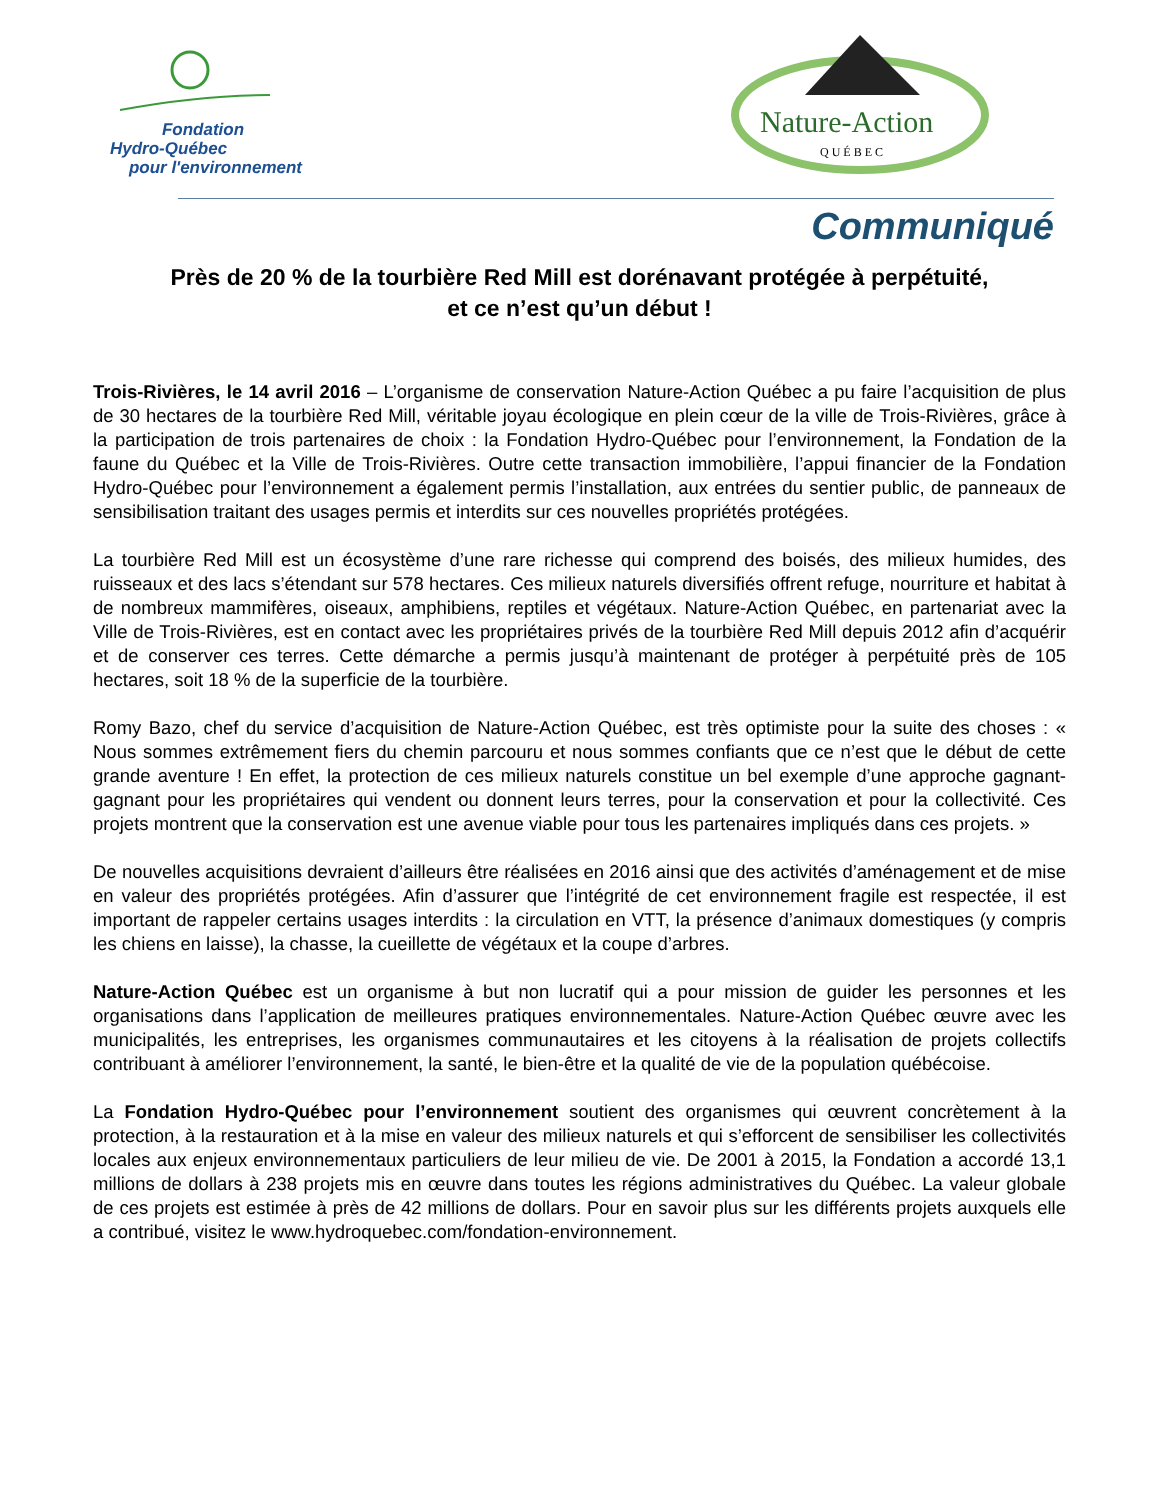Fondation
Hydro-Québec
pour l'environnement
Nature-Action
QUÉBEC
Communiqué
Près de 20 % de la tourbière Red Mill est dorénavant protégée à perpétuité,
et ce n’est qu’un début !
Trois-Rivières, le 14 avril 2016 – L’organisme de conservation Nature-Action Québec a pu faire l’acquisition de plus de 30 hectares de la tourbière Red Mill, véritable joyau écologique en plein cœur de la ville de Trois-Rivières, grâce à la participation de trois partenaires de choix : la Fondation Hydro-Québec pour l’environnement, la Fondation de la faune du Québec et la Ville de Trois-Rivières. Outre cette transaction immobilière, l’appui financier de la Fondation Hydro-Québec pour l’environnement a également permis l’installation, aux entrées du sentier public, de panneaux de sensibilisation traitant des usages permis et interdits sur ces nouvelles propriétés protégées.
La tourbière Red Mill est un écosystème d’une rare richesse qui comprend des boisés, des milieux humides, des ruisseaux et des lacs s’étendant sur 578 hectares. Ces milieux naturels diversifiés offrent refuge, nourriture et habitat à de nombreux mammifères, oiseaux, amphibiens, reptiles et végétaux. Nature-Action Québec, en partenariat avec la Ville de Trois-Rivières, est en contact avec les propriétaires privés de la tourbière Red Mill depuis 2012 afin d’acquérir et de conserver ces terres. Cette démarche a permis jusqu’à maintenant de protéger à perpétuité près de 105 hectares, soit 18 % de la superficie de la tourbière.
Romy Bazo, chef du service d’acquisition de Nature-Action Québec, est très optimiste pour la suite des choses : « Nous sommes extrêmement fiers du chemin parcouru et nous sommes confiants que ce n’est que le début de cette grande aventure ! En effet, la protection de ces milieux naturels constitue un bel exemple d’une approche gagnant-gagnant pour les propriétaires qui vendent ou donnent leurs terres, pour la conservation et pour la collectivité. Ces projets montrent que la conservation est une avenue viable pour tous les partenaires impliqués dans ces projets. »
De nouvelles acquisitions devraient d’ailleurs être réalisées en 2016 ainsi que des activités d’aménagement et de mise en valeur des propriétés protégées. Afin d’assurer que l’intégrité de cet environnement fragile est respectée, il est important de rappeler certains usages interdits : la circulation en VTT, la présence d’animaux domestiques (y compris les chiens en laisse), la chasse, la cueillette de végétaux et la coupe d’arbres.
Nature-Action Québec est un organisme à but non lucratif qui a pour mission de guider les personnes et les organisations dans l’application de meilleures pratiques environnementales. Nature-Action Québec œuvre avec les municipalités, les entreprises, les organismes communautaires et les citoyens à la réalisation de projets collectifs contribuant à améliorer l’environnement, la santé, le bien-être et la qualité de vie de la population québécoise.
La Fondation Hydro-Québec pour l’environnement soutient des organismes qui œuvrent concrètement à la protection, à la restauration et à la mise en valeur des milieux naturels et qui s’efforcent de sensibiliser les collectivités locales aux enjeux environnementaux particuliers de leur milieu de vie. De 2001 à 2015, la Fondation a accordé 13,1 millions de dollars à 238 projets mis en œuvre dans toutes les régions administratives du Québec. La valeur globale de ces projets est estimée à près de 42 millions de dollars. Pour en savoir plus sur les différents projets auxquels elle a contribué, visitez le www.hydroquebec.com/fondation-environnement.